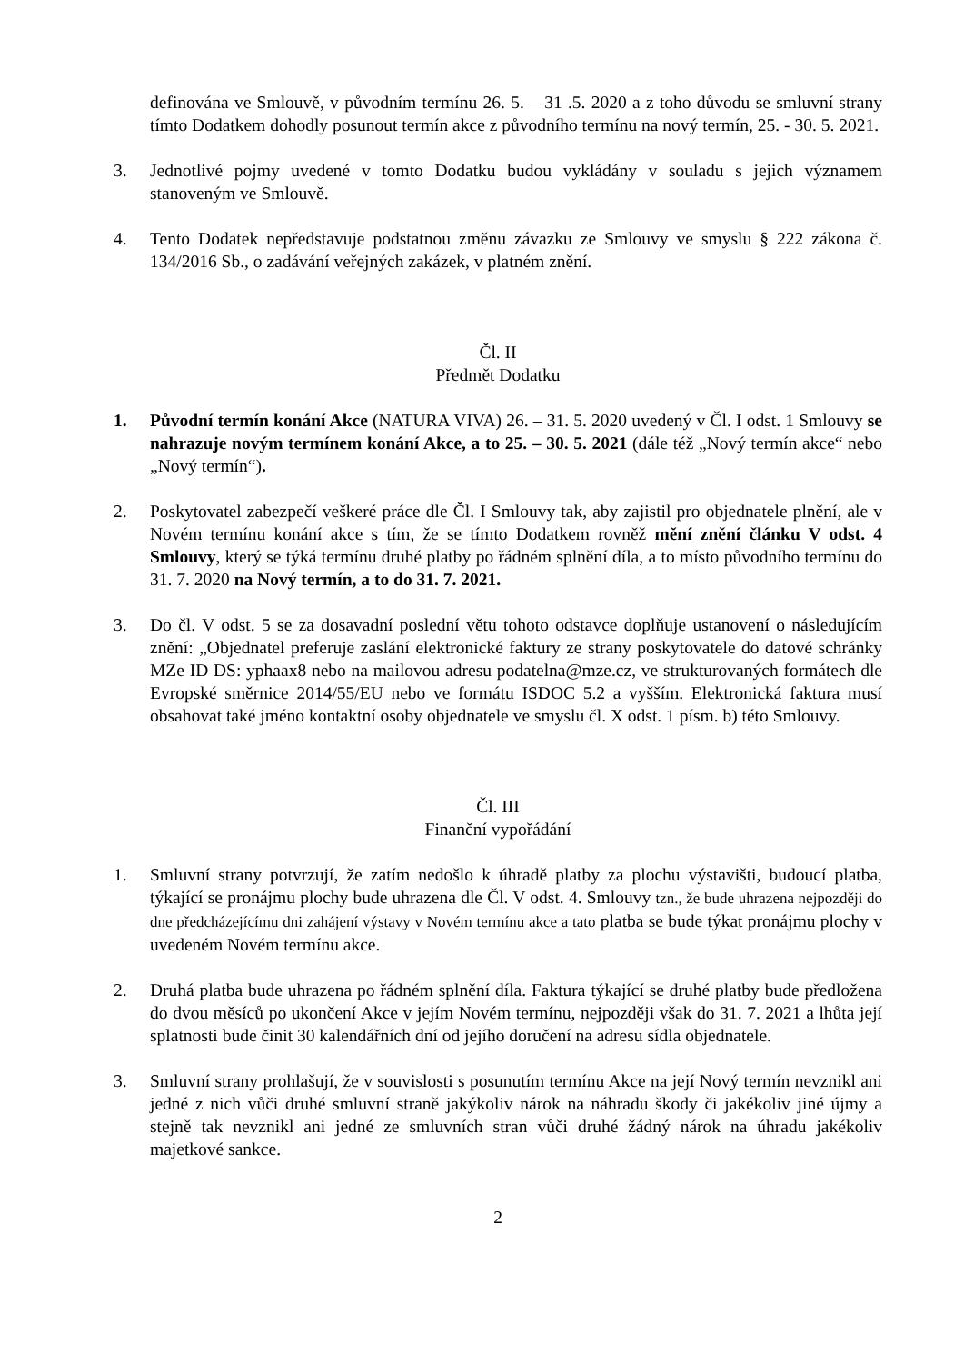definována ve Smlouvě, v původním termínu 26. 5. – 31 .5. 2020 a z toho důvodu se smluvní strany tímto Dodatkem dohodly posunout termín akce z původního termínu na nový termín, 25. - 30. 5. 2021.
3. Jednotlivé pojmy uvedené v tomto Dodatku budou vykládány v souladu s jejich významem stanoveným ve Smlouvě.
4. Tento Dodatek nepředstavuje podstatnou změnu závazku ze Smlouvy ve smyslu § 222 zákona č. 134/2016 Sb., o zadávání veřejných zakázek, v platném znění.
Čl. II
Předmět Dodatku
1. Původní termín konání Akce (NATURA VIVA) 26. – 31. 5. 2020 uvedený v Čl. I odst. 1 Smlouvy se nahrazuje novým termínem konání Akce, a to 25. – 30. 5. 2021 (dále též „Nový termín akce“ nebo „Nový termín“).
2. Poskytovatel zabezpečí veškeré práce dle Čl. I Smlouvy tak, aby zajistil pro objednatele plnění, ale v Novém termínu konání akce s tím, že se tímto Dodatkem rovněž mění znění článku V odst. 4 Smlouvy, který se týká termínu druhé platby po řádném splnění díla, a to místo původního termínu do 31. 7. 2020 na Nový termín, a to do 31. 7. 2021.
3. Do čl. V odst. 5 se za dosavadní poslední větu tohoto odstavce doplňuje ustanovení o následujícím znění: „Objednatel preferuje zaslání elektronické faktury ze strany poskytovatele do datové schránky MZe ID DS: yphaax8 nebo na mailovou adresu podatelna@mze.cz, ve strukturovaných formátech dle Evropské směrnice 2014/55/EU nebo ve formátu ISDOC 5.2 a vyšším. Elektronická faktura musí obsahovat také jméno kontaktní osoby objednatele ve smyslu čl. X odst. 1 písm. b) této Smlouvy.
Čl. III
Finanční vypořádání
1. Smluvní strany potvrzují, že zatím nedošlo k úhradě platby za plochu výstavišti, budoucí platba, týkající se pronájmu plochy bude uhrazena dle Čl. V odst. 4. Smlouvy tzn., že bude uhrazena nejpozději do dne předcházejícímu dni zahájení výstavy v Novém termínu akce a tato platba se bude týkat pronájmu plochy v uvedeném Novém termínu akce.
2. Druhá platba bude uhrazena po řádném splnění díla. Faktura týkající se druhé platby bude předložena do dvou měsíců po ukončení Akce v jejím Novém termínu, nejpozději však do 31. 7. 2021 a lhůta její splatnosti bude činit 30 kalendářních dní od jejího doručení na adresu sídla objednatele.
3. Smluvní strany prohlašují, že v souvislosti s posunutím termínu Akce na její Nový termín nevznikl ani jedné z nich vůči druhé smluvní straně jakýkoliv nárok na náhradu škody či jakékoliv jiné újmy a stejně tak nevznikl ani jedné ze smluvních stran vůči druhé žádný nárok na úhradu jakékoliv majetkové sankce.
2